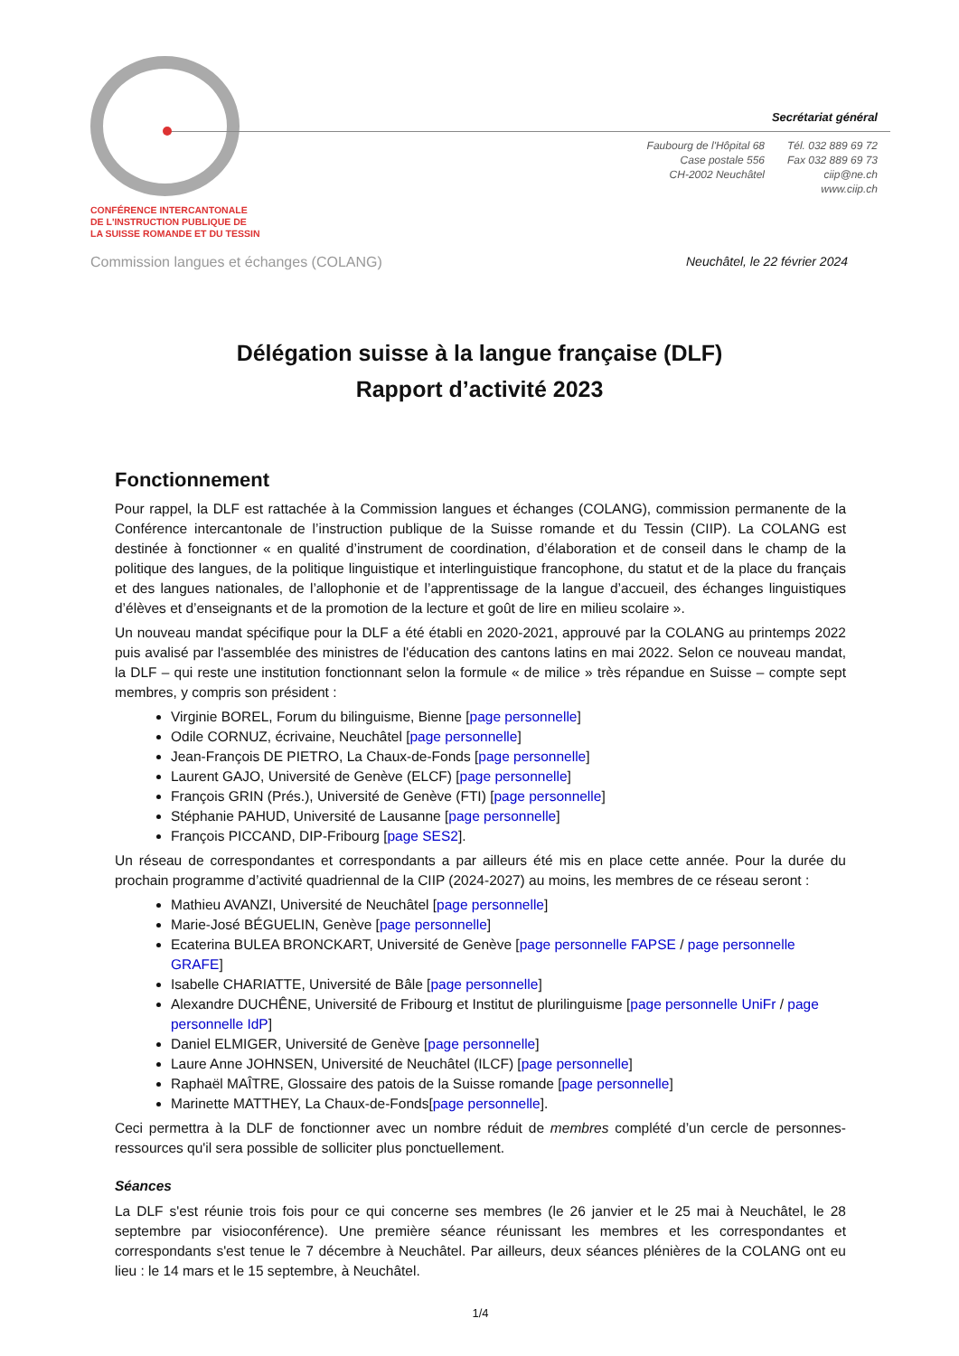CONFÉRENCE INTERCANTONALE
DE L'INSTRUCTION PUBLIQUE DE
LA SUISSE ROMANDE ET DU TESSIN
Secrétariat général
Faubourg de l'Hôpital 68
Case postale 556
CH-2002 Neuchâtel
Tél. 032 889 69 72
Fax 032 889 69 73
ciip@ne.ch
www.ciip.ch
Commission langues et échanges (COLANG)
Neuchâtel, le 22 février 2024
Délégation suisse à la langue française (DLF)
Rapport d’activité 2023
Fonctionnement
Pour rappel, la DLF est rattachée à la Commission langues et échanges (COLANG), commission permanente de la Conférence intercantonale de l’instruction publique de la Suisse romande et du Tessin (CIIP). La COLANG est destinée à fonctionner « en qualité d’instrument de coordination, d’élaboration et de conseil dans le champ de la politique des langues, de la politique linguistique et interlinguistique francophone, du statut et de la place du français et des langues nationales, de l’allophonie et de l’apprentissage de la langue d’accueil, des échanges linguistiques d’élèves et d’enseignants et de la promotion de la lecture et goût de lire en milieu scolaire ».
Un nouveau mandat spécifique pour la DLF a été établi en 2020-2021, approuvé par la COLANG au printemps 2022 puis avalisé par l'assemblée des ministres de l'éducation des cantons latins en mai 2022. Selon ce nouveau mandat, la DLF – qui reste une institution fonctionnant selon la formule « de milice » très répandue en Suisse – compte sept membres, y compris son président :
Virginie BOREL, Forum du bilinguisme, Bienne [page personnelle]
Odile CORNUZ, écrivaine, Neuchâtel [page personnelle]
Jean-François DE PIETRO, La Chaux-de-Fonds [page personnelle]
Laurent GAJO, Université de Genève (ELCF) [page personnelle]
François GRIN (Prés.), Université de Genève (FTI) [page personnelle]
Stéphanie PAHUD, Université de Lausanne [page personnelle]
François PICCAND, DIP-Fribourg [page SES2].
Un réseau de correspondantes et correspondants a par ailleurs été mis en place cette année. Pour la durée du prochain programme d’activité quadriennal de la CIIP (2024-2027) au moins, les membres de ce réseau seront :
Mathieu AVANZI, Université de Neuchâtel [page personnelle]
Marie-José BÉGUELIN, Genève [page personnelle]
Ecaterina BULEA BRONCKART, Université de Genève [page personnelle FAPSE / page personnelle GRAFE]
Isabelle CHARIATTE, Université de Bâle [page personnelle]
Alexandre DUCHÊNE, Université de Fribourg et Institut de plurilinguisme [page personnelle UniFr / page personnelle IdP]
Daniel ELMIGER, Université de Genève [page personnelle]
Laure Anne JOHNSEN, Université de Neuchâtel (ILCF) [page personnelle]
Raphaël MAÎTRE, Glossaire des patois de la Suisse romande [page personnelle]
Marinette MATTHEY, La Chaux-de-Fonds[page personnelle].
Ceci permettra à la DLF de fonctionner avec un nombre réduit de membres complété d’un cercle de personnes-ressources qu'il sera possible de solliciter plus ponctuellement.
Séances
La DLF s'est réunie trois fois pour ce qui concerne ses membres (le 26 janvier et le 25 mai à Neuchâtel, le 28 septembre par visioconférence). Une première séance réunissant les membres et les correspondantes et correspondants s'est tenue le 7 décembre à Neuchâtel. Par ailleurs, deux séances plénières de la COLANG ont eu lieu : le 14 mars et le 15 septembre, à Neuchâtel.
1/4